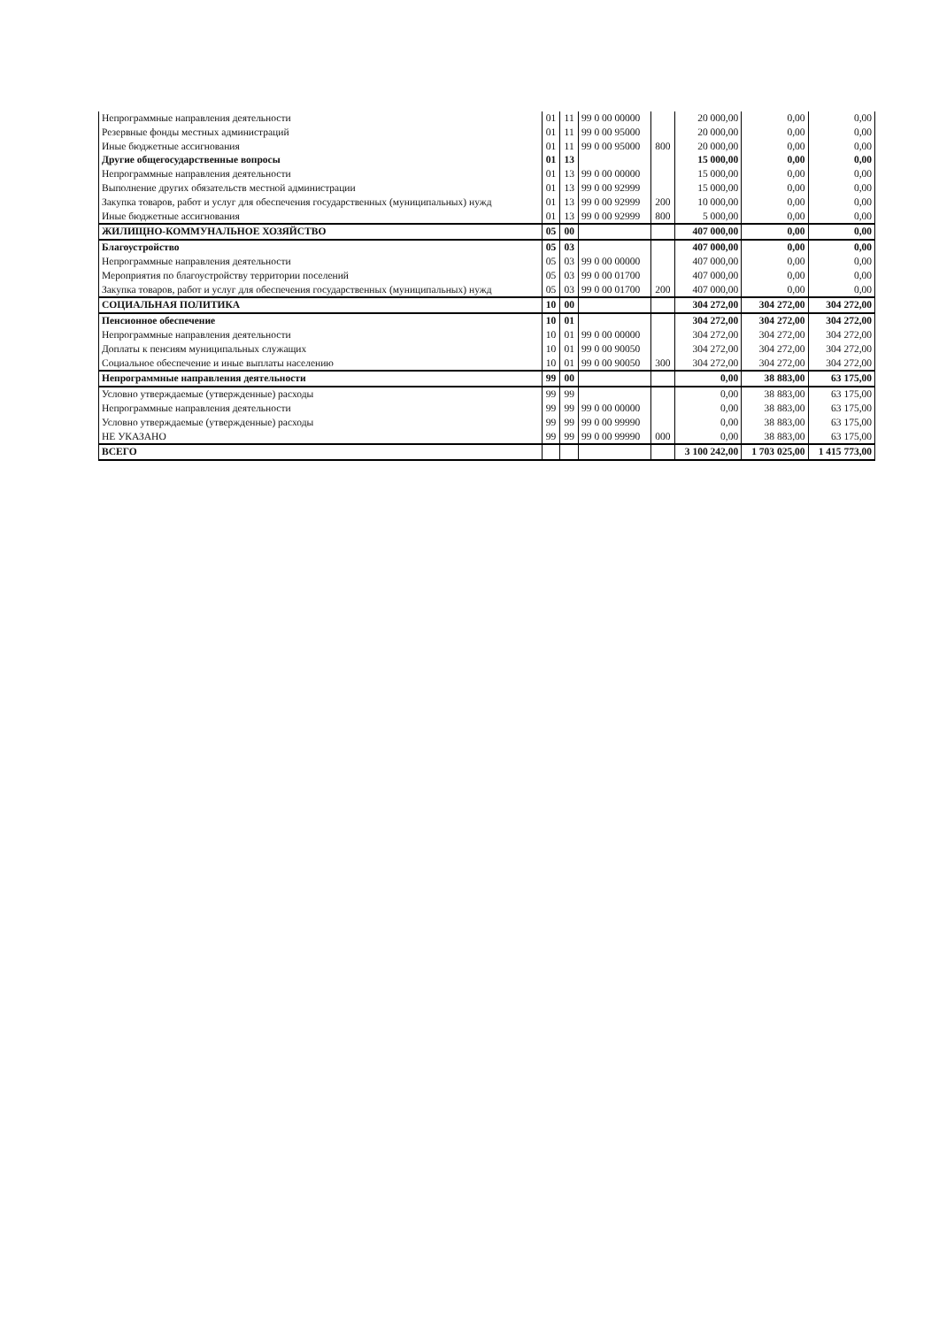| Непрограммные направления деятельности | 01 | 11 | 99 0 00 00000 | | 20 000,00 | 0,00 | 0,00 |
| Резервные фонды местных администраций | 01 | 11 | 99 0 00 95000 | | 20 000,00 | 0,00 | 0,00 |
| Иные бюджетные ассигнования | 01 | 11 | 99 0 00 95000 | 800 | 20 000,00 | 0,00 | 0,00 |
| Другие общегосударственные вопросы | 01 | 13 | | | 15 000,00 | 0,00 | 0,00 |
| Непрограммные направления деятельности | 01 | 13 | 99 0 00 00000 | | 15 000,00 | 0,00 | 0,00 |
| Выполнение других обязательств местной администрации | 01 | 13 | 99 0 00 92999 | | 15 000,00 | 0,00 | 0,00 |
| Закупка товаров, работ и услуг для обеспечения государственных (муниципальных) нужд | 01 | 13 | 99 0 00 92999 | 200 | 10 000,00 | 0,00 | 0,00 |
| Иные бюджетные ассигнования | 01 | 13 | 99 0 00 92999 | 800 | 5 000,00 | 0,00 | 0,00 |
| ЖИЛИЩНО-КОММУНАЛЬНОЕ ХОЗЯЙСТВО | 05 | 00 | | | 407 000,00 | 0,00 | 0,00 |
| Благоустройство | 05 | 03 | | | 407 000,00 | 0,00 | 0,00 |
| Непрограммные направления деятельности | 05 | 03 | 99 0 00 00000 | | 407 000,00 | 0,00 | 0,00 |
| Мероприятия по благоустройству территории поселений | 05 | 03 | 99 0 00 01700 | | 407 000,00 | 0,00 | 0,00 |
| Закупка товаров, работ и услуг для обеспечения государственных (муниципальных) нужд | 05 | 03 | 99 0 00 01700 | 200 | 407 000,00 | 0,00 | 0,00 |
| СОЦИАЛЬНАЯ ПОЛИТИКА | 10 | 00 | | | 304 272,00 | 304 272,00 | 304 272,00 |
| Пенсионное обеспечение | 10 | 01 | | | 304 272,00 | 304 272,00 | 304 272,00 |
| Непрограммные направления деятельности | 10 | 01 | 99 0 00 00000 | | 304 272,00 | 304 272,00 | 304 272,00 |
| Доплаты к пенсиям муниципальных служащих | 10 | 01 | 99 0 00 90050 | | 304 272,00 | 304 272,00 | 304 272,00 |
| Социальное обеспечение и иные выплаты населению | 10 | 01 | 99 0 00 90050 | 300 | 304 272,00 | 304 272,00 | 304 272,00 |
| Непрограммные направления деятельности | 99 | 00 | | | 0,00 | 38 883,00 | 63 175,00 |
| Условно утверждаемые (утвержденные) расходы | 99 | 99 | | | 0,00 | 38 883,00 | 63 175,00 |
| Непрограммные направления деятельности | 99 | 99 | 99 0 00 00000 | | 0,00 | 38 883,00 | 63 175,00 |
| Условно утверждаемые (утвержденные) расходы | 99 | 99 | 99 0 00 99990 | | 0,00 | 38 883,00 | 63 175,00 |
| НЕ УКАЗАНО | 99 | 99 | 99 0 00 99990 | 000 | 0,00 | 38 883,00 | 63 175,00 |
| ВСЕГО | | | | | 3 100 242,00 | 1 703 025,00 | 1 415 773,00 |